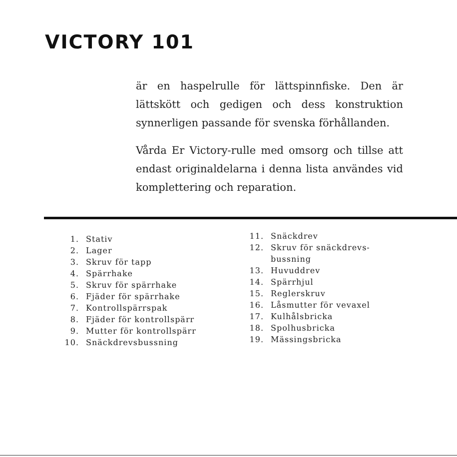VICTORY 101
är en haspelrulle för lättspinnfiske. Den är lättskött och gedigen och dess konstruktion synnerligen passande för svenska förhållanden.
Vårda Er Victory-rulle med omsorg och tillse att endast originaldelarna i denna lista användes vid komplettering och reparation.
1. Stativ
2. Lager
3. Skruv för tapp
4. Spärrhake
5. Skruv för spärrhake
6. Fjäder för spärrhake
7. Kontrollspärrspak
8. Fjäder för kontrollspärr
9. Mutter för kontrollspärr
10. Snäckdrevsbussning
11. Snäckdrev
12. Skruv för snäckdrevs-
bussning
13. Huvuddrev
14. Spärrhjul
15. Reglerskruv
16. Låsmutter för vevaxel
17. Kulhålsbricka
18. Spolhusbricka
19. Mässingsbricka